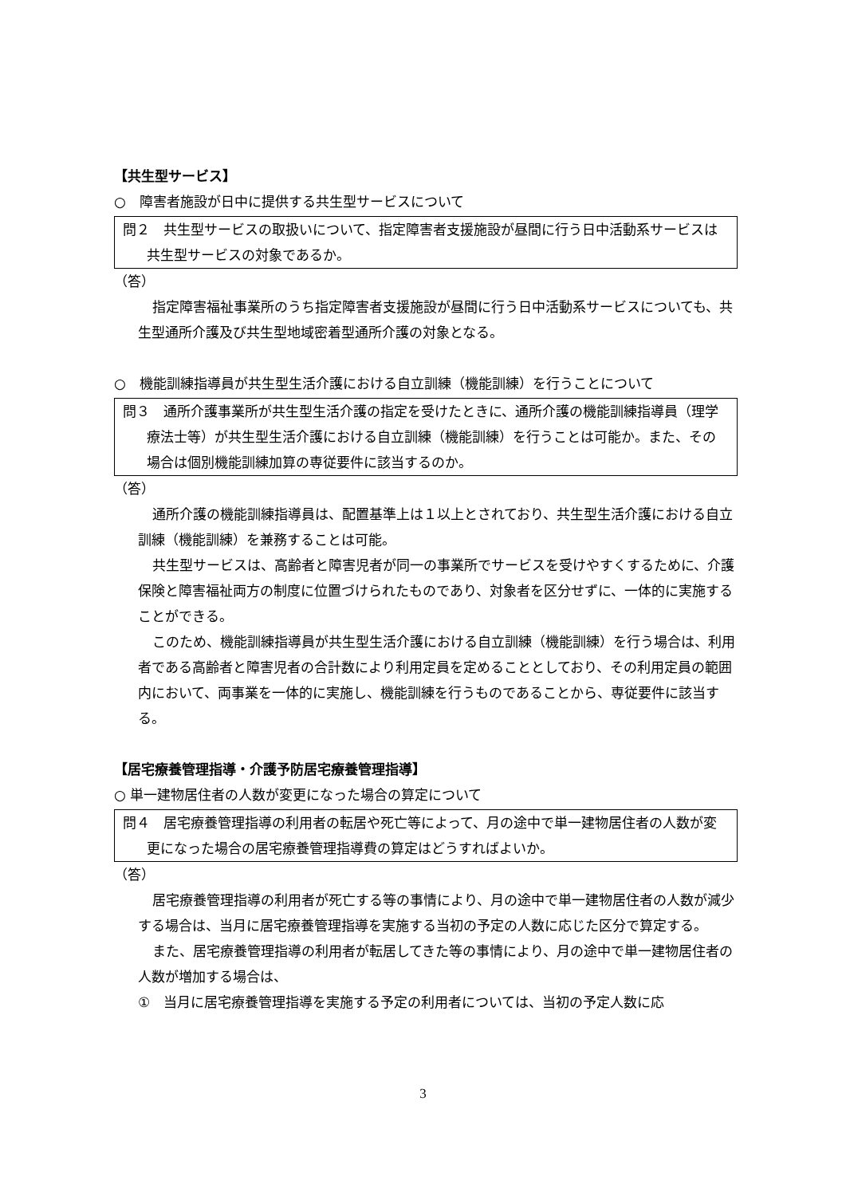【共生型サービス】
○　障害者施設が日中に提供する共生型サービスについて
問２　共生型サービスの取扱いについて、指定障害者支援施設が昼間に行う日中活動系サービスは共生型サービスの対象であるか。
（答）
指定障害福祉事業所のうち指定障害者支援施設が昼間に行う日中活動系サービスについても、共生型通所介護及び共生型地域密着型通所介護の対象となる。
○　機能訓練指導員が共生型生活介護における自立訓練（機能訓練）を行うことについて
問３　通所介護事業所が共生型生活介護の指定を受けたときに、通所介護の機能訓練指導員（理学療法士等）が共生型生活介護における自立訓練（機能訓練）を行うことは可能か。また、その場合は個別機能訓練加算の専従要件に該当するのか。
（答）
通所介護の機能訓練指導員は、配置基準上は１以上とされており、共生型生活介護における自立訓練（機能訓練）を兼務することは可能。
共生型サービスは、高齢者と障害児者が同一の事業所でサービスを受けやすくするために、介護保険と障害福祉両方の制度に位置づけられたものであり、対象者を区分せずに、一体的に実施することができる。
このため、機能訓練指導員が共生型生活介護における自立訓練（機能訓練）を行う場合は、利用者である高齢者と障害児者の合計数により利用定員を定めることとしており、その利用定員の範囲内において、両事業を一体的に実施し、機能訓練を行うものであることから、専従要件に該当する。
【居宅療養管理指導・介護予防居宅療養管理指導】
○ 単一建物居住者の人数が変更になった場合の算定について
問４　居宅療養管理指導の利用者の転居や死亡等によって、月の途中で単一建物居住者の人数が変更になった場合の居宅療養管理指導費の算定はどうすればよいか。
（答）
居宅療養管理指導の利用者が死亡する等の事情により、月の途中で単一建物居住者の人数が減少する場合は、当月に居宅療養管理指導を実施する当初の予定の人数に応じた区分で算定する。
また、居宅療養管理指導の利用者が転居してきた等の事情により、月の途中で単一建物居住者の人数が増加する場合は、
①　当月に居宅療養管理指導を実施する予定の利用者については、当初の予定人数に応
3